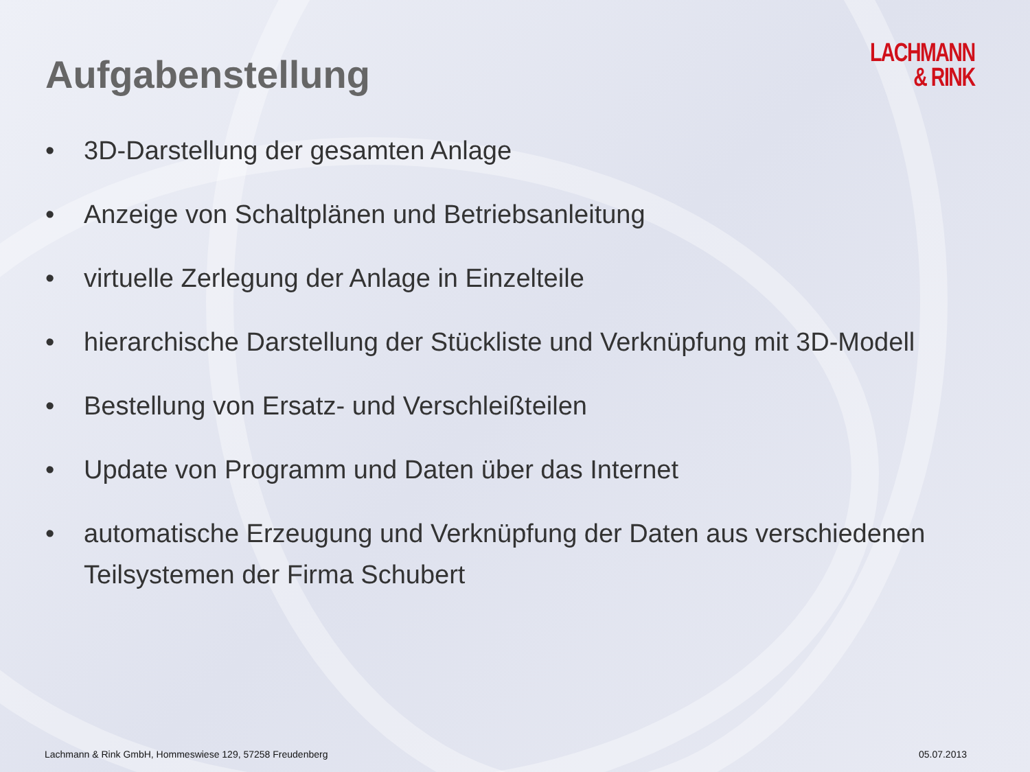Aufgabenstellung
LACHMANN
& RINK
• 3D-Darstellung der gesamten Anlage
• Anzeige von Schaltplänen und Betriebsanleitung
• virtuelle Zerlegung der Anlage in Einzelteile
• hierarchische Darstellung der Stückliste und Verknüpfung mit 3D-Modell
• Bestellung von Ersatz- und Verschleißteilen
• Update von Programm und Daten über das Internet
• automatische Erzeugung und Verknüpfung der Daten aus verschiedenen Teilsystemen der Firma Schubert
Lachmann & Rink GmbH, Hommeswiese 129, 57258 Freudenberg 05.07.2013